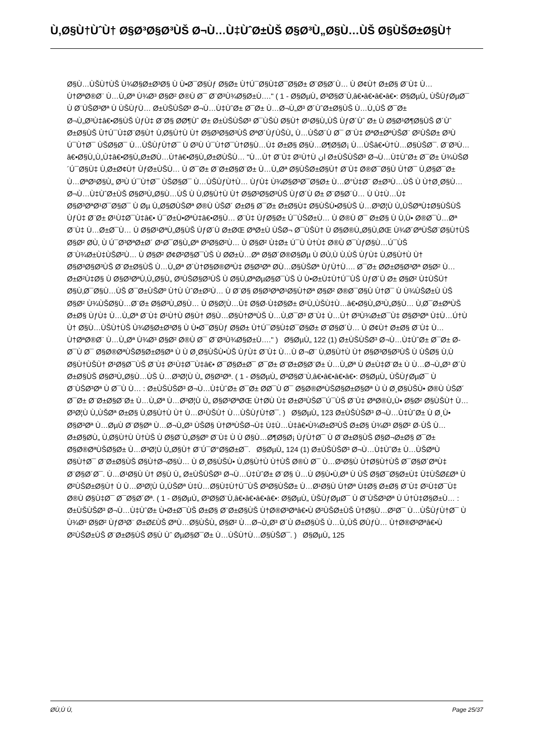Ù‚Ø§Ù†ÙˆÙ† Ø§Ø³Ø§Ø³ÙŠ Ø¬Ù…Ù‡ÙˆØ±ÙŠ Ø§Ø³Ù„Ø§Ù…ÙŠ Ø§ÙŠØ±Ø§Ù†
Ø§Ù…ÙŠÙ†ÙŠ Ù¾Ø§Ø±Ø³Ø§ Ù Ù•Ø¯Ø§Ùƒ Ø§Ø± Ù†Ú¯Ø§Ù‡Ø¯Ø§Ø± Ø¨Ø§Ø´Ù… Ù Ø¢Ù† Ø±Ø§ Ø¨Ù‡ Ù…Ù†ØªØ®Ø¨ Ù…Ù„Øª Ù¾Ø³ Ø§Ø² Ø®Ù Ø¯ Ø¨Ø³Ù¾Ø§Ø±Ù…." ( 1 - Ø§ØµÙ„ Ø³Ø§Ø¨Ù‚â€•â€•â€•â€•: Ø§ØµÙ„ ÙŠÙƒØµØ¯ Ù Ø¨ÙŠØ³Øª Ù ÙŠÙƒÙ… Ø±ÙŠÙŠØ³ Ø¬Ù…Ù‡ÙˆØ± Ø¯Ø± Ù…Ø¬Ù„Ø³ Ø´ÙˆØ±Ø§ÙŠ Ù…Ù„ÙŠ Ø¯Ø± Ø¬Ù„Ø³Ù‡â€•Ø§ÙŠ ÙƒÙ‡ Ø¨Ø§ Ø­Ø¶Ùˆ Ø± Ø±ÙŠÙŠØ³ Ø¯ÙŠÙ Ø§Ù† Ø¹Ø§Ù„ÙŠ ÙƒØ´Ùˆ Ø± Ù Ø§Ø¹Ø¶Ø§ÙŠ Ø´Ùˆ Ø±Ø§ÙŠ Ù†Ú¯Ù‡Ø¨Ø§Ù† Ù‚Ø§Ù†Ù Ù† Ø§Ø³Ø§Ø³ÙŠ ØªØ´ÙƒÙŠÙ„ Ù…ÙŠØ´Ù Ø¯ Ø¨Ù‡ ØªØ±ØªÙŠØ¨ Ø²ÙŠØ± Ø³Ù Ú¯Ù†Ø¯ ÙŠØ§Ø¯ Ù…ÙŠÙƒÙ†Ø¯ Ù Ø³Ù Ú¯Ù†Ø¯Ù†Ø§Ù…Ù‡ Ø±Ø§ Ø§Ù…Ø¶Ø§Ø¡ Ù…ÙŠâ€•Ù†Ù…Ø§ÙŠØ¯. Ø¨Ø³Ù…â€•Ø§Ù„Ù„Ù‡â€•Ø§Ù„Ø±Ø­Ù…Ù†â€•Ø§Ù„Ø±Ø­ÙŠÙ… "Ù…Ù† Ø¨Ù‡ Ø¹Ù†Ù ان Ø±ÙŠÙŠØ³ Ø¬Ù…Ù‡ÙˆØ± Ø¯Ø± Ù¾ÙŠØ´Ú¯Ø§Ù‡ Ù‚Ø±Ø¢Ù† ÙƒØ±ÙŠÙ… Ù Ø¯Ø± Ø¨Ø±Ø§Ø¨Ø± Ù…Ù„Øª Ø§ÙŠØ±Ø§Ù† Ø¨Ù‡ Ø®Ø¯Ø§Ù Ù†Ø¯ Ù‚Ø§Ø¯Ø± Ù…ØªØ¹Ø§Ù„ Ø³Ù Ú¯Ù†Ø¯ ÙŠØ§Ø¯ Ù…ÙŠÙƒÙ†Ù… ÙƒÙ‡ Ù¾Ø§Ø³Ø¯Ø§Ø± Ù…Ø°Ù‡Ø¨ Ø±Ø³Ù…ÙŠ Ù Ù†Ø¸Ø§Ù… Ø¬Ù…Ù‡ÙˆØ±ÙŠ Ø§Ø³Ù„Ø§Ù…ÙŠ Ù Ù‚Ø§Ù†Ù Ù† Ø§Ø³Ø§Ø³ÙŠ ÙƒØ´Ù Ø± Ø¨Ø§Ø´Ù… Ù Ù‡Ù…Ù‡ Ø§Ø³ØªØ¹Ø¯Ø§Ø¯ Ù Øµ Ù„Ø§Ø­ÙŠØª Ø®Ù ÙŠØ´ Ø±Ø§ Ø¯Ø± Ø±Ø§Ù‡ Ø§ÙŠÙ•Ø§ÙŠ Ù…Ø³Ø¦Ù Ù„ÙŠØªÙ‡Ø§ÙŠÙŠ ÙƒÙ‡ Ø¨Ø± Ø¹Ù‡Ø¯Ù‡â€• Ú¯Ø±Ù•ØªÙ‡â€•Ø§Ù… Ø¨Ù‡ ÙƒØ§Ø± Ú¯ÙŠØ±Ù… Ù Ø®Ù Ø¯ Ø±Ø§ Ù Ù‚Ù• Ø®Ø¯Ù…Øª Ø¨Ù‡ Ù…Ø±Ø¯Ù… Ù Ø§Ø¹ØªÙ„Ø§ÙŠ ÙƒØ´Ù Ø±ØŒ ØªØ±Ù ÙŠØ¬ Ø¯ÙŠÙ† Ù Ø§Ø®Ù„Ø§Ù‚ØŒ Ù¾Ø´ØªÙŠØ¨Ø§Ù†ÙŠ Ø§Ø² Ø­Ù‚ Ù Ú¯Ø³ØªØ±Ø´ Ø¹Ø¯Ø§Ù„Øª Ø³Ø§Ø²Ù… Ù Ø§Ø² Ù‡Ø± Ú¯Ù Ù†Ù‡ Ø®Ù Ø¯ÙƒØ§Ù…Ú¯ÙŠ Ø¨Ù¾Ø±Ù‡ÙŠØ²Ù… Ù Ø§Ø² Ø¢Ø²Ø§Ø¯ÙŠ Ù Ø­Ø±Ù…Øª Ø§Ø´Ø®Ø§Øµ Ù Ø­Ù‚Ù Ù‚ÙŠ ÙƒÙ‡ Ù‚Ø§Ù†Ù Ù† Ø§Ø³Ø§Ø³ÙŠ Ø¨Ø±Ø§ÙŠ Ù…Ù„Øª Ø´Ù†Ø§Ø®ØªÙ‡ Ø§Ø³Øª Ø­Ù…Ø§ÙŠØª ÙƒÙ†Ù…. Ø¯Ø± Ø­Ø±Ø§Ø³Øª Ø§Ø² Ù…Ø±Ø²Ù‡Ø§ Ù Ø§Ø³ØªÙ‚Ù„Ø§Ù„ Ø³ÙŠØ§Ø³ÙŠ Ù Ø§Ù‚ØªØµØ§Ø¯ÙŠ Ù Ù•Ø±Ù‡Ù†Ú¯ÙŠ ÙƒØ´Ù Ø± Ø§Ø² Ù‡ÙŠÚ† Ø§Ù‚Ø¯Ø§Ù…ÙŠ Ø¯Ø±ÙŠØº Ù†Ù ÙˆØ±Ø²Ù… Ù Ø¨Ø§ Ø§Ø³ØªØ¹Ø§Ù†Øª Ø§Ø² Ø®Ø¯Ø§Ù Ù†Ø¯ Ù Ù¾ÙŠØ±Ù ÙŠ Ø§Ø² Ù¾ÙŠØ§Ù…Ø¨Ø± Ø§Ø³Ù„Ø§Ù… Ù Ø§Ø¦Ù…Ù‡ Ø§Ø·Ù‡Ø§Ø± Ø¹Ù„ÙŠÙ‡Ù…â€•Ø§Ù„Ø³Ù„Ø§Ù… Ù‚Ø¯Ø±ØªÙŠ Ø±Ø§ ÙƒÙ‡ Ù…Ù„Øª Ø¨Ù‡ Ø¹Ù†Ù Ø§Ù† Ø§Ù…Ø§Ù†ØªÙŠ Ù…Ù‚Ø¯Ø³ Ø¨Ù‡ Ù…Ù† Ø³Ù¾Ø±Ø¯Ù‡ Ø§Ø³Øª Ù‡Ù…Ú†Ù Ù† Ø§Ù…ÙŠÙ†ÙŠ Ù¾Ø§Ø±Ø³Ø§ Ù Ù•Ø¯Ø§Ùƒ Ø§Ø± Ù†Ú¯Ø§Ù‡Ø¯Ø§Ø± Ø¨Ø§Ø´Ù… Ù Ø¢Ù† Ø±Ø§ Ø¨Ù‡ Ù…Ù†ØªØ®Ø¨ Ù…Ù„Øª Ù¾Ø³ Ø§Ø² Ø®Ù Ø¯ Ø¨Ø³Ù¾Ø§Ø±Ù…." ) Ø§ØµÙ„ 122 (1) Ø±ÙŠÙŠØ³ Ø¬Ù…Ù‡ÙˆØ± Ø¯Ø± Ø­Ø¯Ù Ø¯ Ø§Ø®ØªÙŠØ§Ø±Ø§Øª Ù Ù Ø¸Ø§ÙŠÙ•ÙŠ ÙƒÙ‡ Ø¨Ù‡ Ù…Ù Ø¬Ø¨ Ù‚Ø§Ù†Ù Ù† Ø§Ø³Ø§Ø³ÙŠ Ù ÙŠØ§ Ù‚Ù Ø§Ù†ÙŠÙ† Ø¹Ø§Ø¯ÙŠ Ø¨Ù‡ Ø¹Ù‡Ø¯Ù‡â€• Ø¯Ø§Ø±Ø¯ Ø¯Ø± Ø¨Ø±Ø§Ø¨Ø± Ù…Ù„Øª Ù Ø±Ù‡Ø¨Ø± Ù Ù…Ø¬Ù„Ø³ Ø´Ù Ø±Ø§ÙŠ Ø§Ø³Ù„Ø§Ù…ÙŠ Ù…Ø³Ø¦Ù Ù„ Ø§Ø³Øª. ( 1 - Ø§ØµÙ„ Ø³Ø§Ø¨Ù‚â€•â€•â€•â€•: Ø§ØµÙ„ ÙŠÙƒØµØ¯ Ù Ø¨ÙŠØ³Øª Ù Ø¯Ù Ù… : Ø±ÙŠÙŠØ³ Ø¬Ù…Ù‡ÙˆØ± Ø¯Ø± Ø­Ø¯Ù Ø¯ Ø§Ø®ØªÙŠØ§Ø±Ø§Øª Ù Ù Ø¸Ø§ÙŠÙ• Ø®Ù ÙŠØ´ Ø¯Ø± Ø¨Ø±Ø§Ø¨Ø± Ù…Ù„Øª Ù…Ø³Ø¦Ù Ù„ Ø§Ø³ØªØŒ Ù†Ø­Ù Ù‡ Ø±Ø³ÙŠØ¯Ú¯ÙŠ Ø¨Ù‡ ØªØ®Ù„Ù• Ø§Ø² Ø§ÙŠÙ† Ù…Ø³Ø¦Ù Ù„ÙŠØª Ø±Ø§ Ù‚Ø§Ù†Ù Ù† Ù…Ø¹ÙŠÙ† Ù…ÙŠÙƒÙ†Ø¯. ) Ø§ØµÙ„ 123 Ø±ÙŠÙŠØ³ Ø¬Ù…Ù‡ÙˆØ± Ù Ø¸Ù• Ø§Ø³Øª Ù…ØµÙ Ø¨Ø§Øª Ù…Ø¬Ù„Ø³ ÙŠØ§ Ù†ØªÙŠØ¬Ù‡ Ù‡Ù…Ù‡â€•Ù¾Ø±Ø³ÙŠ Ø±Ø§ Ù¾Ø³ Ø§Ø² Ø·ÙŠ Ù…Ø±Ø§Ø­Ù„ Ù‚Ø§Ù†Ù Ù†ÙŠ Ù Ø§Ø¨Ù„Ø§Øº Ø¨Ù‡ Ù Ù Ø§Ù…Ø¶Ø§Ø¡ ÙƒÙ†Ø¯ Ù Ø¨Ø±Ø§ÙŠ Ø§Ø¬Ø±Ø§ Ø¯Ø± Ø§Ø®ØªÙŠØ§Ø± Ù…Ø³Ø¦Ù Ù„Ø§Ù† Ø¨Ú¯Ø°Ø§Ø±Ø¯. Ø§ØµÙ„ 124 (1) Ø±ÙŠÙŠØ³ Ø¬Ù…Ù‡ÙˆØ± Ù…ÙŠØªÙ Ø§Ù†Ø¯ Ø¨Ø±Ø§ÙŠ Ø§Ù†Ø¬Ø§Ù… Ù Ø¸Ø§ÙŠÙ• Ù‚Ø§Ù†Ù Ù†ÙŠ Ø®Ù Ø¯ Ù…Ø¹Ø§Ù Ù†Ø§Ù†ÙŠ Ø¯Ø§Ø´ØªÙ‡ Ø¨Ø§Ø´Ø¯. Ù…Ø¹Ø§Ù Ù† Ø§Ù Ù„ Ø±ÙŠÙŠØ³ Ø¬Ù…Ù‡ÙˆØ± Ø¨Ø§ Ù…Ù Ø§Ù•Ù‚Øª Ù ÙŠ Ø§Ø¯Ø§Ø±Ù‡ Ù‡ÙŠØ£Øª Ù Ø²ÙŠØ±Ø§Ù† Ù Ù…Ø³Ø¦Ù Ù„ÙŠØª Ù‡Ù…Ø§Ù‡Ù†Ú¯ÙŠ Ø³Ø§ÙŠØ± Ù…Ø¹Ø§Ù Ù†Øª Ù‡Ø§ Ø±Ø§ Ø¨Ù‡ Ø¹Ù‡Ø¯Ù‡ Ø®Ù Ø§Ù‡Ø¯ Ø¯Ø§Ø´Øª. ( 1 - Ø§ØµÙ„ Ø³Ø§Ø¨Ù‚â€•â€•â€•â€•: Ø§ØµÙ„ ÙŠÙƒØµØ¯ Ù Ø¨ÙŠØ³Øª Ù Ú†Ù‡Ø§Ø±Ù… : Ø±ÙŠÙŠØ³ Ø¬Ù…Ù‡ÙˆØ± Ù•Ø±Ø¯ÙŠ Ø±Ø§ Ø¨Ø±Ø§ÙŠ Ù†Ø®Ø³Øªâ€•Ù Ø²ÙŠØ±ÙŠ Ù†Ø§Ù…Ø²Ø¯ Ù…ÙŠÙƒÙ†Ø¯ Ù Ù¾Ø³ Ø§Ø² ÙƒØ³Ø¨ Ø±Ø£ÙŠ ØªÙ…Ø§ÙŠÙ„ Ø§Ø² Ù…Ø¬Ù„Ø³ Ø´Ù Ø±Ø§ÙŠ Ù…Ù„ÙŠ Ø­ÙƒÙ… Ù†Ø®Ø³Øªâ€•Ù Ø²ÙŠØ±ÙŠ Ø¨Ø±Ø§ÙŠ Ø§Ù Ùˆ ØµØ§Ø¯Ø± Ù…ÙŠÙ†Ù…Ø§ÙŠØ¯. ) Ø§ØµÙ„ 125
Ø­Ù‚Ù Ù‚ Page 25/37